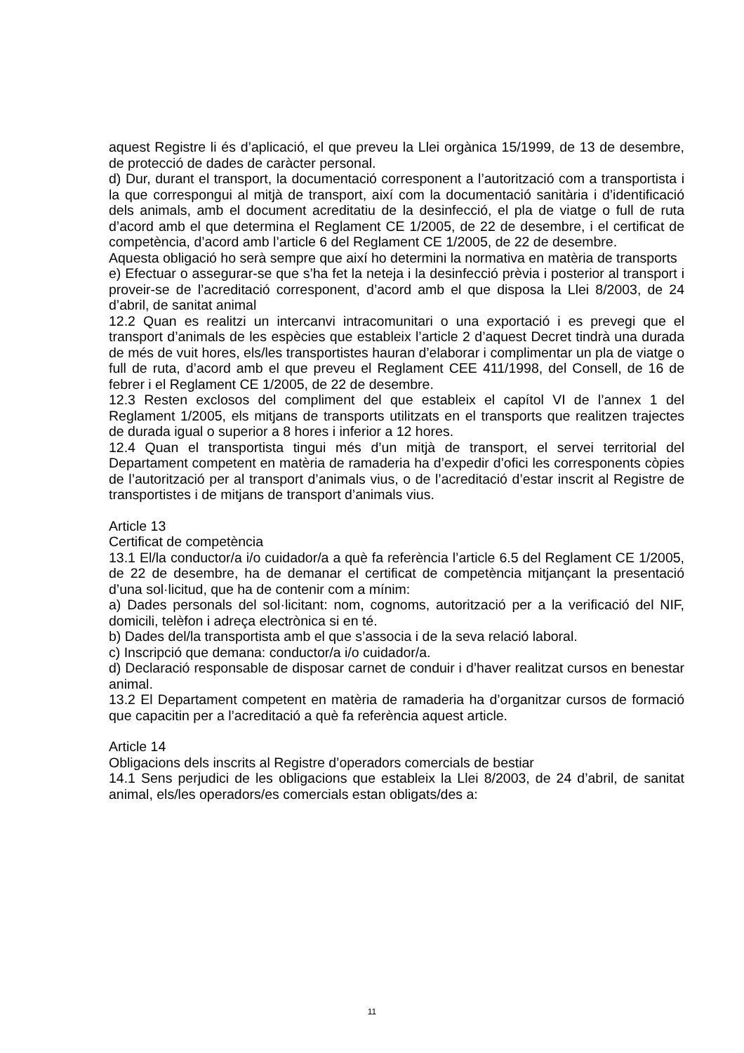aquest Registre li és d’aplicació, el que preveu la Llei orgànica 15/1999, de 13 de desembre, de protecció de dades de caràcter personal.
d) Dur, durant el transport, la documentació corresponent a l’autorització com a transportista i la que correspongui al mitjà de transport, així com la documentació sanitària i d’identificació dels animals, amb el document acreditatiu de la desinfecció, el pla de viatge o full de ruta d’acord amb el que determina el Reglament CE 1/2005, de 22 de desembre, i el certificat de competència, d’acord amb l’article 6 del Reglament CE 1/2005, de 22 de desembre.
Aquesta obligació ho serà sempre que així ho determini la normativa en matèria de transports
e) Efectuar o assegurar-se que s’ha fet la neteja i la desinfecció prèvia i posterior al transport i proveir-se de l’acreditació corresponent, d’acord amb el que disposa la Llei 8/2003, de 24 d’abril, de sanitat animal
12.2 Quan es realitzi un intercanvi intracomunitari o una exportació i es prevegi que el transport d’animals de les espècies que estableix l’article 2 d’aquest Decret tindrà una durada de més de vuit hores, els/les transportistes hauran d’elaborar i complimentar un pla de viatge o full de ruta, d’acord amb el que preveu el Reglament CEE 411/1998, del Consell, de 16 de febrer i el Reglament CE 1/2005, de 22 de desembre.
12.3 Resten exclosos del compliment del que estableix el capítol VI de l’annex 1 del Reglament 1/2005, els mitjans de transports utilitzats en el transports que realitzen trajectes de durada igual o superior a 8 hores i inferior a 12 hores.
12.4 Quan el transportista tingui més d’un mitjà de transport, el servei territorial del Departament competent en matèria de ramaderia ha d’expedir d’ofici les corresponents còpies de l’autorització per al transport d’animals vius, o de l’acreditació d’estar inscrit al Registre de transportistes i de mitjans de transport d’animals vius.
Article 13
Certificat de competència
13.1 El/la conductor/a i/o cuidador/a a què fa referència l’article 6.5 del Reglament CE 1/2005, de 22 de desembre, ha de demanar el certificat de competència mitjançant la presentació d’una sol·licitud, que ha de contenir com a mínim:
a) Dades personals del sol·licitant: nom, cognoms, autorització per a la verificació del NIF, domicili, telèfon i adreça electrònica si en té.
b) Dades del/la transportista amb el que s’associa i de la seva relació laboral.
c) Inscripció que demana: conductor/a i/o cuidador/a.
d) Declaració responsable de disposar carnet de conduir i d’haver realitzat cursos en benestar animal.
13.2 El Departament competent en matèria de ramaderia ha d’organitzar cursos de formació que capacitin per a l’acreditació a què fa referència aquest article.
Article 14
Obligacions dels inscrits al Registre d’operadors comercials de bestiar
14.1 Sens perjudici de les obligacions que estableix la Llei 8/2003, de 24 d’abril, de sanitat animal, els/les operadors/es comercials estan obligats/des a:
11